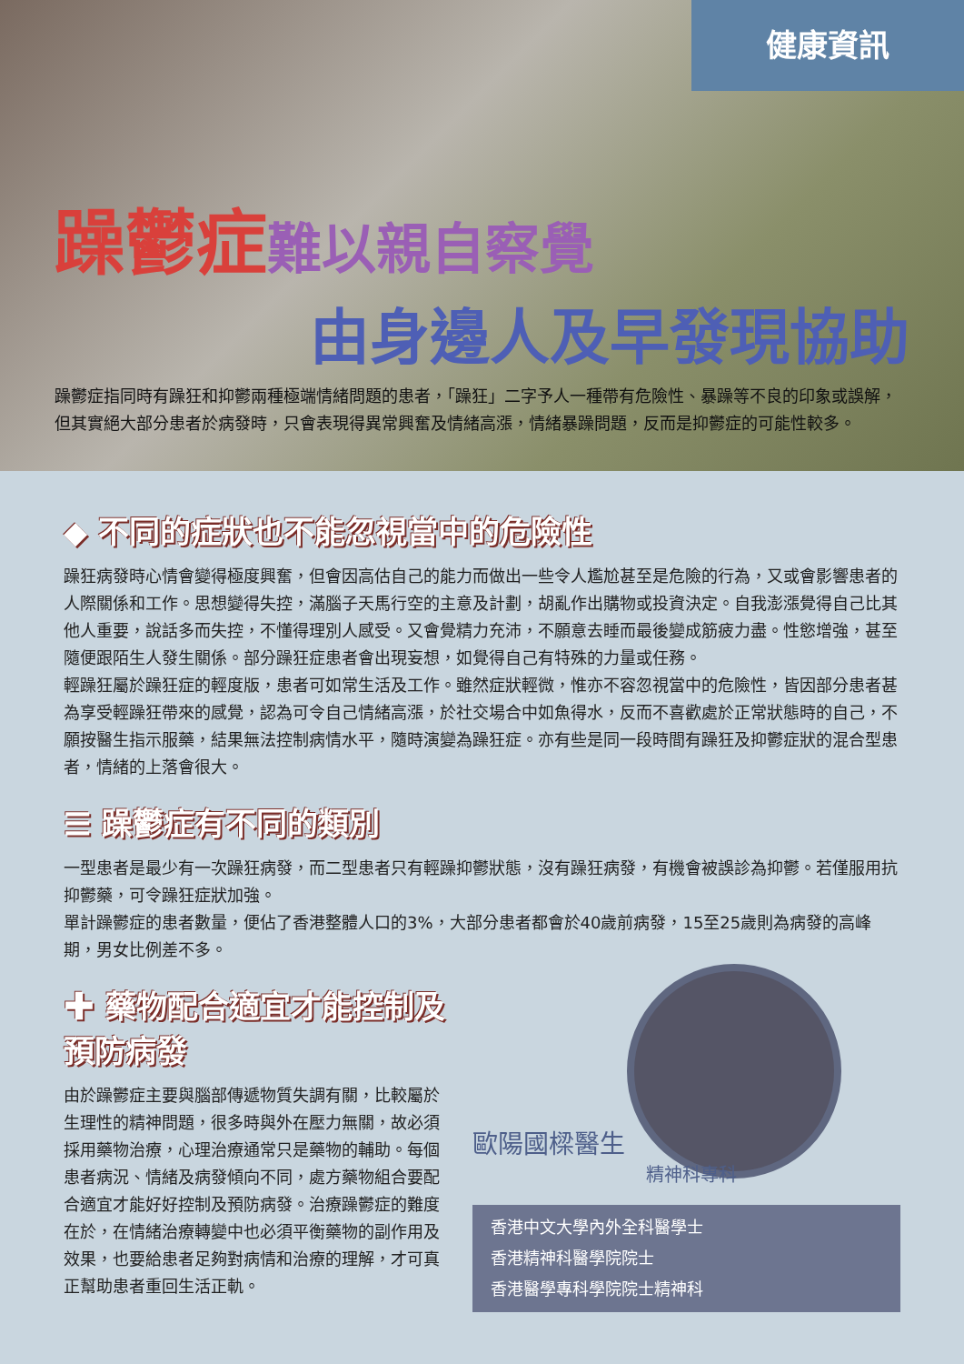健康資訊
躁鬱症難以親自察覺
由身邊人及早發現協助
躁鬱症指同時有躁狂和抑鬱兩種極端情緒問題的患者，「躁狂」二字予人一種帶有危險性、暴躁等不良的印象或誤解，但其實絕大部分患者於病發時，只會表現得異常興奮及情緒高漲，情緒暴躁問題，反而是抑鬱症的可能性較多。
◆ 不同的症狀也不能忽視當中的危險性
躁狂病發時心情會變得極度興奮，但會因高估自己的能力而做出一些令人尷尬甚至是危險的行為，又或會影響患者的人際關係和工作。思想變得失控，滿腦子天馬行空的主意及計劃，胡亂作出購物或投資決定。自我澎漲覺得自己比其他人重要，說話多而失控，不懂得理別人感受。又會覺精力充沛，不願意去睡而最後變成筋疲力盡。性慾增強，甚至隨便跟陌生人發生關係。部分躁狂症患者會出現妄想，如覺得自己有特殊的力量或任務。
輕躁狂屬於躁狂症的輕度版，患者可如常生活及工作。雖然症狀輕微，惟亦不容忽視當中的危險性，皆因部分患者甚為享受輕躁狂帶來的感覺，認為可令自己情緒高漲，於社交場合中如魚得水，反而不喜歡處於正常狀態時的自己，不願按醫生指示服藥，結果無法控制病情水平，隨時演變為躁狂症。亦有些是同一段時間有躁狂及抑鬱症狀的混合型患者，情緒的上落會很大。
☰ 躁鬱症有不同的類別
一型患者是最少有一次躁狂病發，而二型患者只有輕躁抑鬱狀態，沒有躁狂病發，有機會被誤診為抑鬱。若僅服用抗抑鬱藥，可令躁狂症狀加強。
單計躁鬱症的患者數量，便佔了香港整體人口的3%，大部分患者都會於40歲前病發，15至25歲則為病發的高峰期，男女比例差不多。
✚ 藥物配合適宜才能控制及預防病發
由於躁鬱症主要與腦部傳遞物質失調有關，比較屬於生理性的精神問題，很多時與外在壓力無關，故必須採用藥物治療，心理治療通常只是藥物的輔助。每個患者病況、情緒及病發傾向不同，處方藥物組合要配合適宜才能好好控制及預防病發。治療躁鬱症的難度在於，在情緒治療轉變中也必須平衡藥物的副作用及效果，也要給患者足夠對病情和治療的理解，才可真正幫助患者重回生活正軌。
歐陽國樑醫生
精神科專科
香港中文大學內外全科醫學士
香港精神科醫學院院士
香港醫學專科學院院士精神科